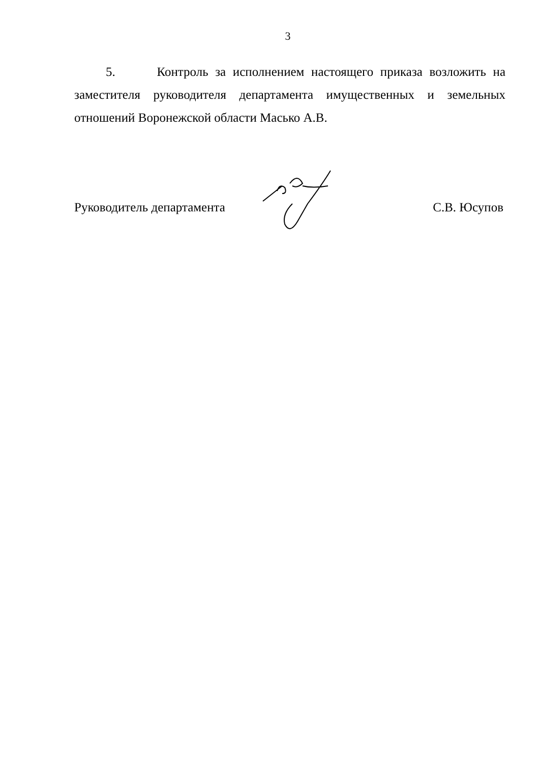3
5. Контроль за исполнением настоящего приказа возложить на заместителя руководителя департамента имущественных и земельных отношений Воронежской области Масько А.В.
Руководитель департамента С.В. Юсупов